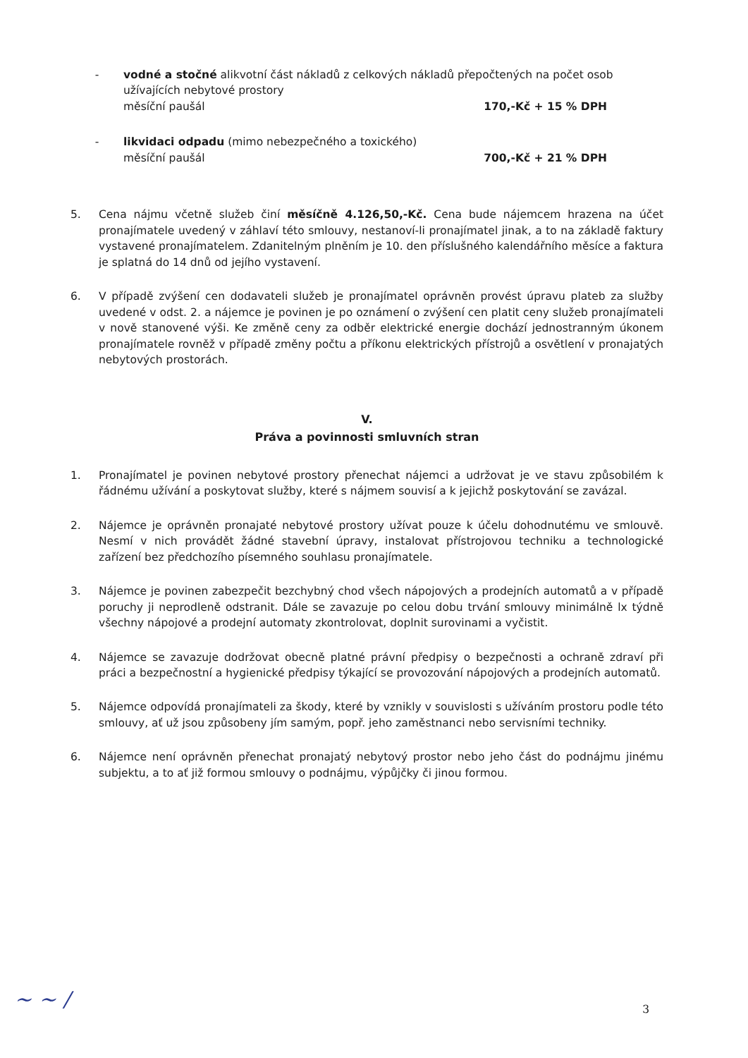- vodné a stočné alikvotní část nákladů z celkových nákladů přepočtených na počet osob užívajících nebytové prostory
měsíční paušál 170,-Kč + 15 % DPH
- likvidaci odpadu (mimo nebezpečného a toxického)
měsíční paušál 700,-Kč + 21 % DPH
5. Cena nájmu včetně služeb činí měsíčně 4.126,50,-Kč. Cena bude nájemcem hrazena na účet pronajímatele uvedený v záhlaví této smlouvy, nestanoví-li pronajímatel jinak, a to na základě faktury vystavené pronajímatelem. Zdanitelným plněním je 10. den příslušného kalendářního měsíce a faktura je splatná do 14 dnů od jejího vystavení.
6. V případě zvýšení cen dodavateli služeb je pronajímatel oprávněn provést úpravu plateb za služby uvedené v odst. 2. a nájemce je povinen je po oznámení o zvýšení cen platit ceny služeb pronajímateli v nově stanovené výši. Ke změně ceny za odběr elektrické energie dochází jednostranným úkonem pronajímatele rovněž v případě změny počtu a příkonu elektrických přístrojů a osvětlení v pronajatých nebytových prostorách.
V.
Práva a povinnosti smluvních stran
1. Pronajímatel je povinen nebytové prostory přenechat nájemci a udržovat je ve stavu způsobilém k řádnému užívání a poskytovat služby, které s nájmem souvisí a k jejichž poskytování se zavázal.
2. Nájemce je oprávněn pronajaté nebytové prostory užívat pouze k účelu dohodnutému ve smlouvě. Nesmí v nich provádět žádné stavební úpravy, instalovat přístrojovou techniku a technologické zařízení bez předchozího písemného souhlasu pronajímatele.
3. Nájemce je povinen zabezpečit bezchybný chod všech nápojových a prodejních automatů a v případě poruchy ji neprodleně odstranit. Dále se zavazuje po celou dobu trvání smlouvy minimálně lx týdně všechny nápojové a prodejní automaty zkontrolovat, doplnit surovinami a vyčistit.
4. Nájemce se zavazuje dodržovat obecně platné právní předpisy o bezpečnosti a ochraně zdraví při práci a bezpečnostní a hygienické předpisy týkající se provozování nápojových a prodejních automatů.
5. Nájemce odpovídá pronajímateli za škody, které by vznikly v souvislosti s užíváním prostoru podle této smlouvy, ať už jsou způsobeny jím samým, popř. jeho zaměstnanci nebo servisními techniky.
6. Nájemce není oprávněn přenechat pronajatý nebytový prostor nebo jeho část do podnájmu jinému subjektu, a to ať již formou smlouvy o podnájmu, výpůjčky či jinou formou.
~ ~ / 3